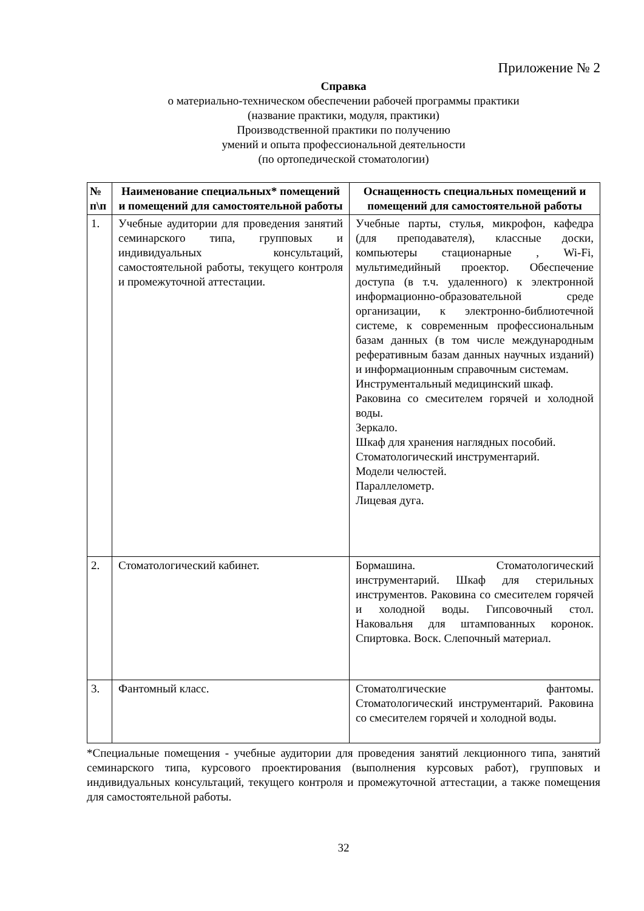Приложение № 2
Справка
о материально-техническом обеспечении рабочей программы практики
(название практики, модуля, практики)
Производственной практики по получению
умений и опыта профессиональной деятельности
(по ортопедической стоматологии)
| № п\п | Наименование специальных* помещений и помещений для самостоятельной работы | Оснащенность специальных помещений и помещений для самостоятельной работы |
| --- | --- | --- |
| 1. | Учебные аудитории для проведения занятий семинарского типа, групповых и индивидуальных консультаций, самостоятельной работы, текущего контроля и промежуточной аттестации. | Учебные парты, стулья, микрофон, кафедра (для преподавателя), классные доски, компьютеры стационарные , Wi-Fi, мультимедийный проектор. Обеспечение доступа (в т.ч. удаленного) к электронной информационно-образовательной среде организации, к электронно-библиотечной системе, к современным профессиональным базам данных (в том числе международным реферативным базам данных научных изданий) и информационным справочным системам. Инструментальный медицинский шкаф. Раковина со смесителем горячей и холодной воды. Зеркало. Шкаф для хранения наглядных пособий. Стоматологический инструментарий. Модели челюстей. Параллелометр. Лицевая дуга. |
| 2. | Стоматологический кабинет. | Бормашина. Стоматологический инструментарий. Шкаф для стерильных инструментов. Раковина со смесителем горячей и холодной воды. Гипсовочный стол. Наковальня для штампованных коронок. Спиртовка. Воск. Слепочный материал. |
| 3. | Фантомный класс. | Стоматолгические фантомы. Стоматологический инструментарий. Раковина со смесителем горячей и холодной воды. |
*Специальные помещения - учебные аудитории для проведения занятий лекционного типа, занятий семинарского типа, курсового проектирования (выполнения курсовых работ), групповых и индивидуальных консультаций, текущего контроля и промежуточной аттестации, а также помещения для самостоятельной работы.
32